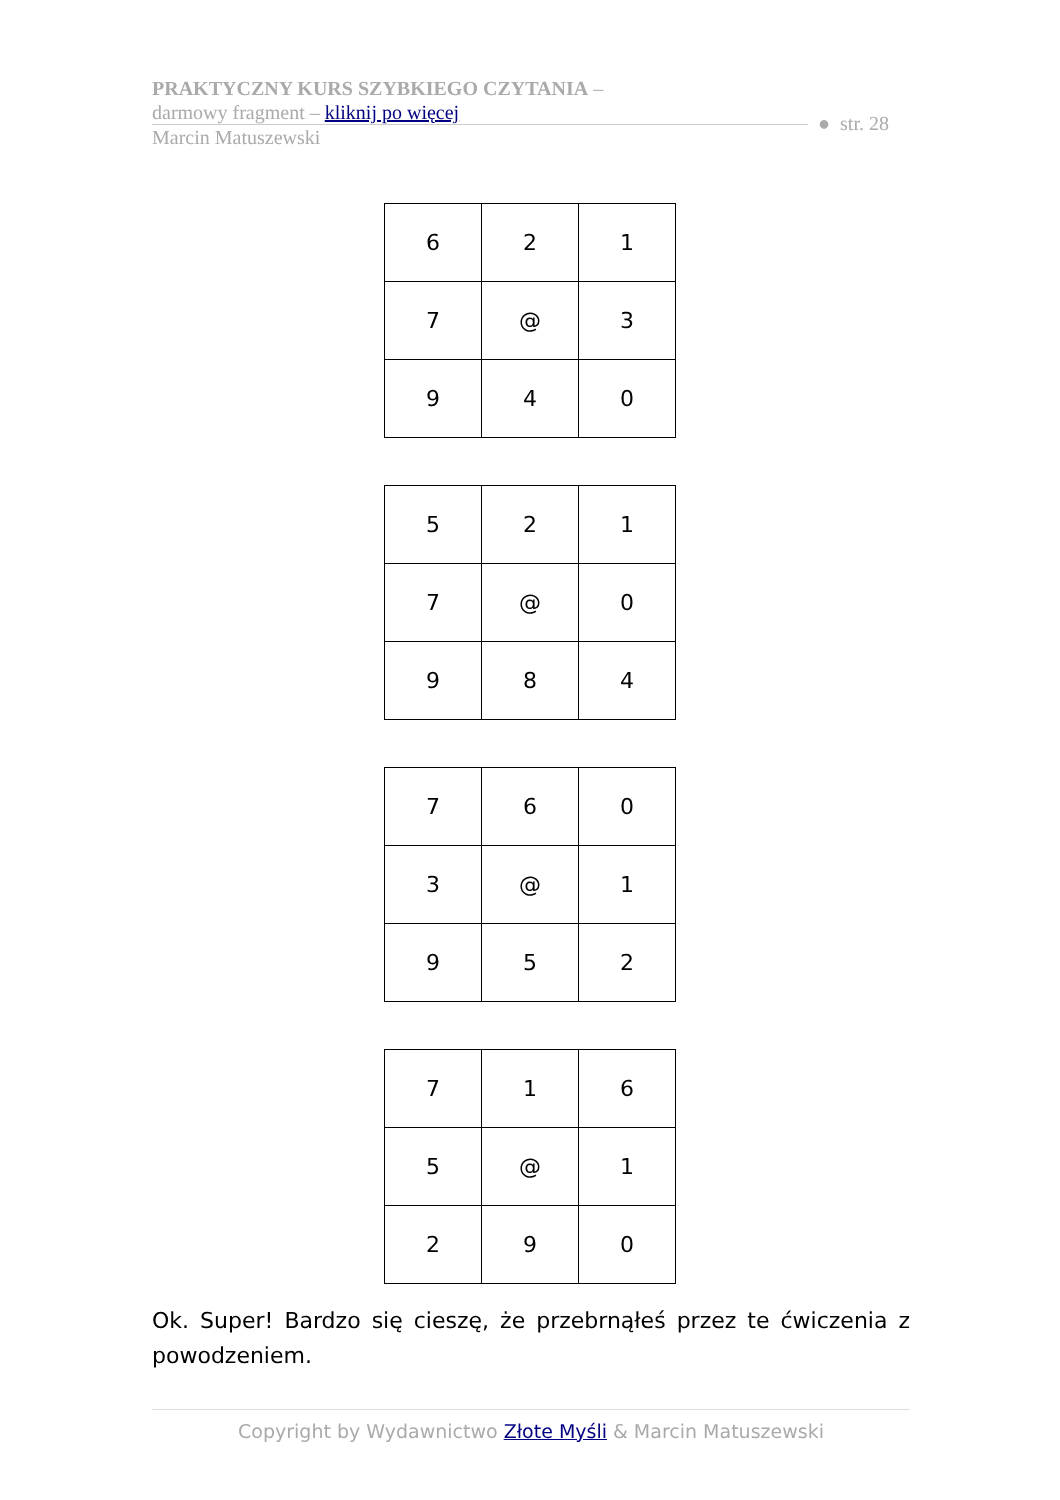PRAKTYCZNY KURS SZYBKIEGO CZYTANIA –
darmowy fragment – kliknij po więcej
Marcin Matuszewski
● str. 28
| 6 | 2 | 1 |
| 7 | @ | 3 |
| 9 | 4 | 0 |
| 5 | 2 | 1 |
| 7 | @ | 0 |
| 9 | 8 | 4 |
| 7 | 6 | 0 |
| 3 | @ | 1 |
| 9 | 5 | 2 |
| 7 | 1 | 6 |
| 5 | @ | 1 |
| 2 | 9 | 0 |
Ok. Super! Bardzo się cieszę, że przebrnąłeś przez te ćwiczenia z powodzeniem.
Copyright by Wydawnictwo Złote Myśli & Marcin Matuszewski